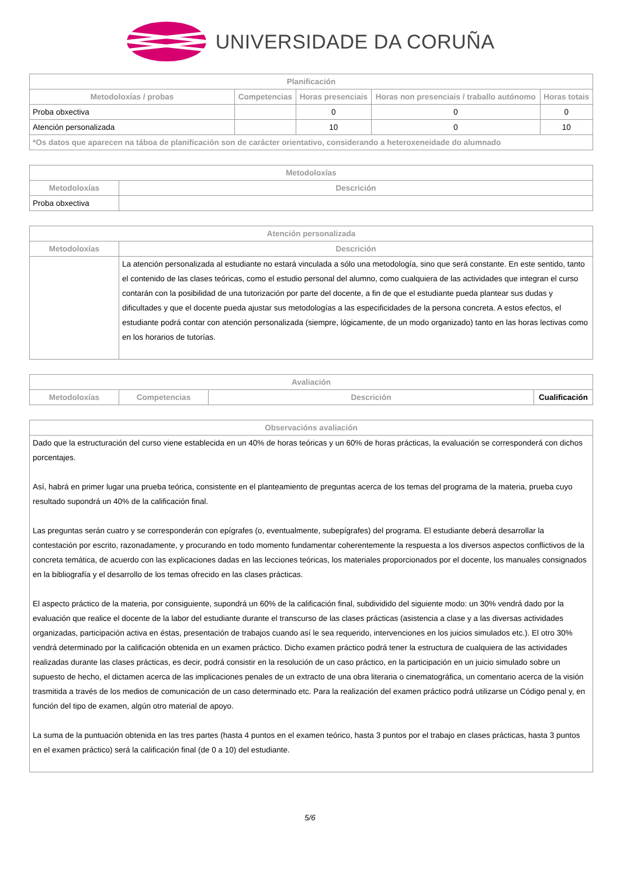UNIVERSIDADE DA CORUÑA
| Planificación | | | | |
| --- | --- | --- | --- | --- |
| Metodoloxías / probas | Competencias | Horas presenciais | Horas non presenciais / traballo autónomo | Horas totais |
| Proba obxectiva | | 0 | 0 | 0 |
| Atención personalizada | | 10 | 0 | 10 |
| *Os datos que aparecen na táboa de planificación son de carácter orientativo, considerando a heteroxeneidade do alumnado | | | | |
| Metodoloxías | |
| --- | --- |
| Metodoloxías | Descrición |
| Proba obxectiva | |
| Atención personalizada | |
| --- | --- |
| Metodoloxías | Descrición |
| | La atención personalizada al estudiante no estará vinculada a sólo una metodología, sino que será constante. En este sentido, tanto el contenido de las clases teóricas, como el estudio personal del alumno, como cualquiera de las actividades que integran el curso contarán con la posibilidad de una tutorización por parte del docente, a fin de que el estudiante pueda plantear sus dudas y dificultades y que el docente pueda ajustar sus metodologías a las especificidades de la persona concreta. A estos efectos, el estudiante podrá contar con atención personalizada (siempre, lógicamente, de un modo organizado) tanto en las horas lectivas como en los horarios de tutorías. |
| Avaliación | | | |
| --- | --- | --- | --- |
| Metodoloxías | Competencias | Descrición | Cualificación |
| Observacións avaliación |
| --- |
| Dado que la estructuración del curso viene establecida en un 40% de horas teóricas y un 60% de horas prácticas, la evaluación se corresponderá con dichos porcentajes. Así, habrá en primer lugar una prueba teórica, consistente en el planteamiento de preguntas acerca de los temas del programa de la materia, prueba cuyo resultado supondrá un 40% de la calificación final. Las preguntas serán cuatro y se corresponderán con epígrafes (o, eventualmente, subepígrafes) del programa. El estudiante deberá desarrollar la contestación por escrito, razonadamente, y procurando en todo momento fundamentar coherentemente la respuesta a los diversos aspectos conflictivos de la concreta temática, de acuerdo con las explicaciones dadas en las lecciones teóricas, los materiales proporcionados por el docente, los manuales consignados en la bibliografía y el desarrollo de los temas ofrecido en las clases prácticas. El aspecto práctico de la materia, por consiguiente, supondrá un 60% de la calificación final, subdividido del siguiente modo: un 30% vendrá dado por la evaluación que realice el docente de la labor del estudiante durante el transcurso de las clases prácticas (asistencia a clase y a las diversas actividades organizadas, participación activa en éstas, presentación de trabajos cuando así le sea requerido, intervenciones en los juicios simulados etc.). El otro 30% vendrá determinado por la calificación obtenida en un examen práctico. Dicho examen práctico podrá tener la estructura de cualquiera de las actividades realizadas durante las clases prácticas, es decir, podrá consistir en la resolución de un caso práctico, en la participación en un juicio simulado sobre un supuesto de hecho, el dictamen acerca de las implicaciones penales de un extracto de una obra literaria o cinematográfica, un comentario acerca de la visión trasmitida a través de los medios de comunicación de un caso determinado etc. Para la realización del examen práctico podrá utilizarse un Código penal y, en función del tipo de examen, algún otro material de apoyo. La suma de la puntuación obtenida en las tres partes (hasta 4 puntos en el examen teórico, hasta 3 puntos por el trabajo en clases prácticas, hasta 3 puntos en el examen práctico) será la calificación final (de 0 a 10) del estudiante. |
5/6